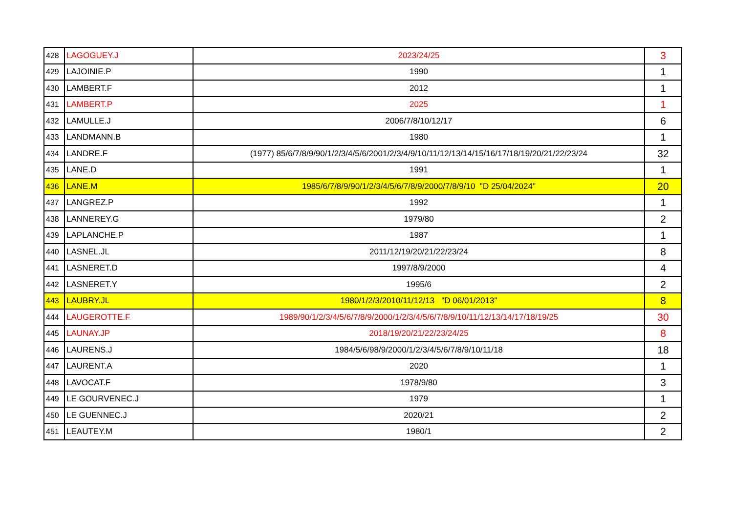| 428 | LAGOGUEY.J | 2023/24/25 | 3 |
| 429 | LAJOINIE.P | 1990 | 1 |
| 430 | LAMBERT.F | 2012 | 1 |
| 431 | LAMBERT.P | 2025 | 1 |
| 432 | LAMULLE.J | 2006/7/8/10/12/17 | 6 |
| 433 | LANDMANN.B | 1980 | 1 |
| 434 | LANDRE.F | (1977) 85/6/7/8/9/90/1/2/3/4/5/6/2001/2/3/4/9/10/11/12/13/14/15/16/17/18/19/20/21/22/23/24 | 32 |
| 435 | LANE.D | 1991 | 1 |
| 436 | LANE.M | 1985/6/7/8/9/90/1/2/3/4/5/6/7/8/9/2000/7/8/9/10 "D 25/04/2024" | 20 |
| 437 | LANGREZ.P | 1992 | 1 |
| 438 | LANNEREY.G | 1979/80 | 2 |
| 439 | LAPLANCHE.P | 1987 | 1 |
| 440 | LASNEL.JL | 2011/12/19/20/21/22/23/24 | 8 |
| 441 | LASNERET.D | 1997/8/9/2000 | 4 |
| 442 | LASNERET.Y | 1995/6 | 2 |
| 443 | LAUBRY.JL | 1980/1/2/3/2010/11/12/13 "D 06/01/2013" | 8 |
| 444 | LAUGEROTTE.F | 1989/90/1/2/3/4/5/6/7/8/9/2000/1/2/3/4/5/6/7/8/9/10/11/12/13/14/17/18/19/25 | 30 |
| 445 | LAUNAY.JP | 2018/19/20/21/22/23/24/25 | 8 |
| 446 | LAURENS.J | 1984/5/6/98/9/2000/1/2/3/4/5/6/7/8/9/10/11/18 | 18 |
| 447 | LAURENT.A | 2020 | 1 |
| 448 | LAVOCAT.F | 1978/9/80 | 3 |
| 449 | LE GOURVENEC.J | 1979 | 1 |
| 450 | LE GUENNEC.J | 2020/21 | 2 |
| 451 | LEAUTEY.M | 1980/1 | 2 |